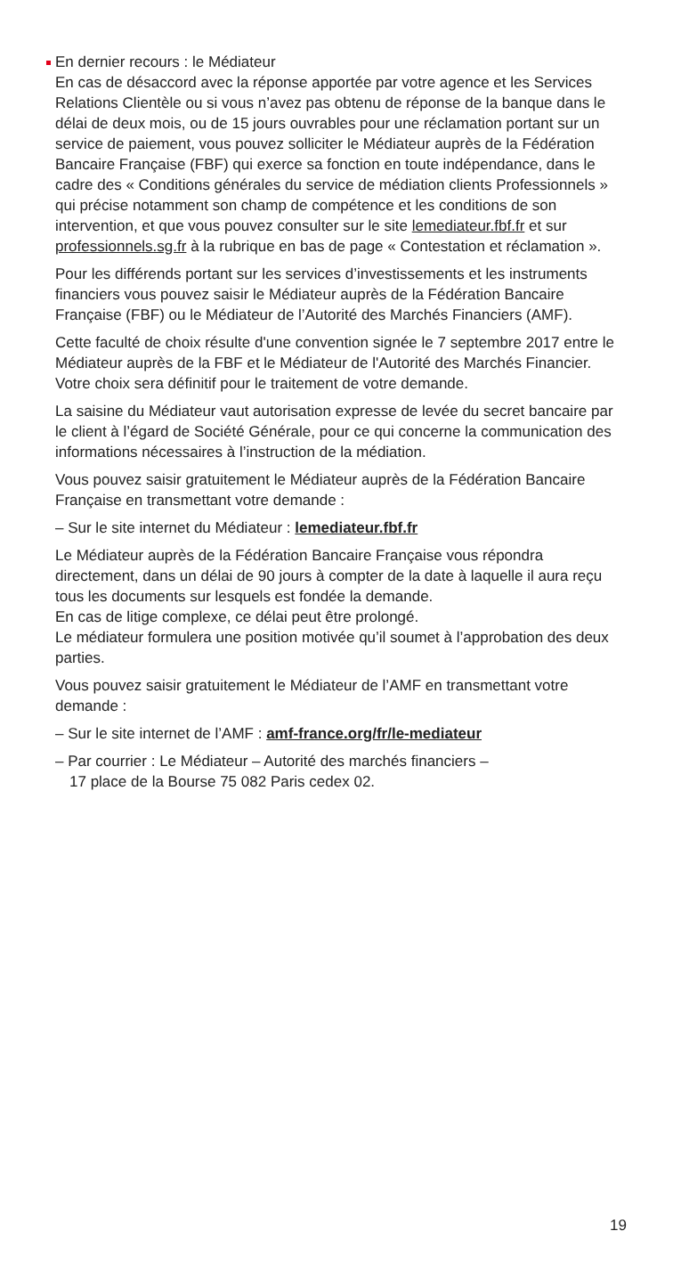En dernier recours : le Médiateur
En cas de désaccord avec la réponse apportée par votre agence et les Services Relations Clientèle ou si vous n’avez pas obtenu de réponse de la banque dans le délai de deux mois, ou de 15 jours ouvrables pour une réclamation portant sur un service de paiement, vous pouvez solliciter le Médiateur auprès de la Fédération Bancaire Française (FBF) qui exerce sa fonction en toute indépendance, dans le cadre des « Conditions générales du service de médiation clients Professionnels » qui précise notamment son champ de compétence et les conditions de son intervention, et que vous pouvez consulter sur le site lemediateur.fbf.fr et sur professionnels.sg.fr à la rubrique en bas de page « Contestation et réclamation ».
Pour les différends portant sur les services d’investissements et les instruments financiers vous pouvez saisir le Médiateur auprès de la Fédération Bancaire Française (FBF) ou le Médiateur de l’Autorité des Marchés Financiers (AMF).
Cette faculté de choix résulte d'une convention signée le 7 septembre 2017 entre le Médiateur auprès de la FBF et le Médiateur de l'Autorité des Marchés Financier. Votre choix sera définitif pour le traitement de votre demande.
La saisine du Médiateur vaut autorisation expresse de levée du secret bancaire par le client à l’égard de Société Générale, pour ce qui concerne la communication des informations nécessaires à l’instruction de la médiation.
Vous pouvez saisir gratuitement le Médiateur auprès de la Fédération Bancaire Française en transmettant votre demande :
– Sur le site internet du Médiateur : lemediateur.fbf.fr
Le Médiateur auprès de la Fédération Bancaire Française vous répondra directement, dans un délai de 90 jours à compter de la date à laquelle il aura reçu tous les documents sur lesquels est fondée la demande.
En cas de litige complexe, ce délai peut être prolongé.
Le médiateur formulera une position motivée qu’il soumet à l’approbation des deux parties.
Vous pouvez saisir gratuitement le Médiateur de l’AMF en transmettant votre demande :
– Sur le site internet de l’AMF : amf-france.org/fr/le-mediateur
– Par courrier : Le Médiateur – Autorité des marchés financiers –
17 place de la Bourse 75 082 Paris cedex 02.
19